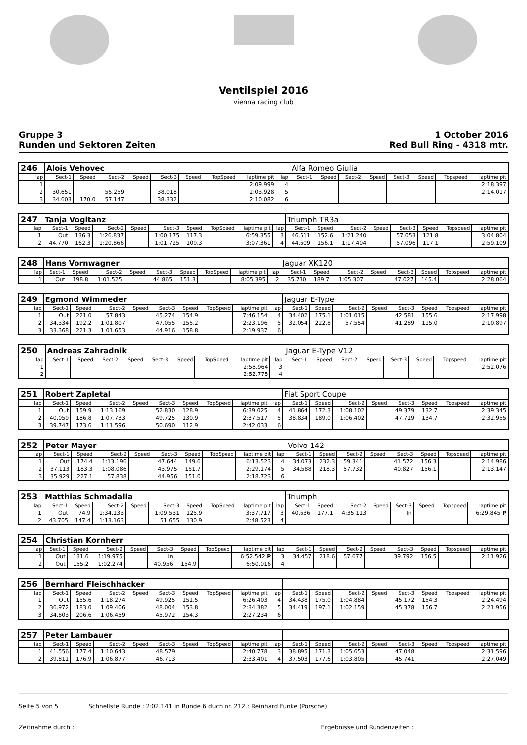Ventilspiel 2016
vienna racing club
Gruppe 3
Runden und Sektoren Zeiten
1 October 2016
Red Bull Ring - 4318 mtr.
| 246 | Alois Vehovec | | | | | | | | | Alfa Romeo Giulia | | | | | | | |
| lap | Sect-1 | Speed | Sect-2 | Speed | Sect-3 | Speed | TopSpeed | laptime pit | lap | Sect-1 | Speed | Sect-2 | Speed | Sect-3 | Speed | Topspeed | laptime pit |
| 1 | | | | | | | | 2:09.999 | 4 | | | | | | | | 2:18.397 |
| 2 | 30.651 | | 55.259 | | 38.018 | | | 2:03.928 | 5 | | | | | | | | 2:14.017 |
| 3 | 34.603 | 170.0 | 57.147 | | 38.332 | | | 2:10.082 | 6 | | | | | | | | |
| 247 | Tanja Vogltanz | | | | | | | | | Triumph TR3a | | | | | | | |
| lap | Sect-1 | Speed | Sect-2 | Speed | Sect-3 | Speed | TopSpeed | laptime pit | lap | Sect-1 | Speed | Sect-2 | Speed | Sect-3 | Speed | Topspeed | laptime pit |
| 1 | Out | 136.3 | 1:26.837 | | 1:00.175 | 117.3 | | 6:59.355 | 3 | 46.511 | 152.6 | 1:21.240 | | 57.053 | 121.8 | | 3:04.804 |
| 2 | 44.770 | 162.3 | 1:20.866 | | 1:01.725 | 109.3 | | 3:07.361 | 4 | 44.609 | 156.1 | 1:17.404 | | 57.096 | 117.1 | | 2:59.109 |
| 248 | Hans Vornwagner | | | | | | | | | Jaguar XK120 | | | | | | | |
| lap | Sect-1 | Speed | Sect-2 | Speed | Sect-3 | Speed | TopSpeed | laptime pit | lap | Sect-1 | Speed | Sect-2 | Speed | Sect-3 | Speed | Topspeed | laptime pit |
| 1 | Out | 198.8 | 1:01.525 | | 44.865 | 151.3 | | 8:05.395 | 2 | 35.730 | 189.7 | 1:05.307 | | 47.027 | 145.4 | | 2:28.064 |
| 249 | Egmond Wimmeder | | | | | | | | | Jaguar E-Type | | | | | | | |
| lap | Sect-1 | Speed | Sect-2 | Speed | Sect-3 | Speed | TopSpeed | laptime pit | lap | Sect-1 | Speed | Sect-2 | Speed | Sect-3 | Speed | Topspeed | laptime pit |
| 1 | Out | 221.0 | 57.843 | | 45.274 | 154.9 | | 7:46.154 | 4 | 34.402 | 175.1 | 1:01.015 | | 42.581 | 155.6 | | 2:17.998 |
| 2 | 34.334 | 192.2 | 1:01.807 | | 47.055 | 155.2 | | 2:23.196 | 5 | 32.054 | 222.8 | 57.554 | | 41.289 | 115.0 | | 2:10.897 |
| 3 | 33.368 | 221.3 | 1:01.653 | | 44.916 | 158.8 | | 2:19.937 | 6 | | | | | | | | |
| 250 | Andreas Zahradnik | | | | | | | | | Jaguar E-Type V12 | | | | | | | |
| lap | Sect-1 | Speed | Sect-2 | Speed | Sect-3 | Speed | TopSpeed | laptime pit | lap | Sect-1 | Speed | Sect-2 | Speed | Sect-3 | Speed | Topspeed | laptime pit |
| 1 | | | | | | | | 2:58.964 | 3 | | | | | | | | 2:52.076 |
| 2 | | | | | | | | 2:52.775 | 4 | | | | | | | | |
| 251 | Robert Zapletal | | | | | | | | | Fiat Sport Coupe | | | | | | | |
| lap | Sect-1 | Speed | Sect-2 | Speed | Sect-3 | Speed | TopSpeed | laptime pit | lap | Sect-1 | Speed | Sect-2 | Speed | Sect-3 | Speed | Topspeed | laptime pit |
| 1 | Out | 159.9 | 1:13.169 | | 52.830 | 128.9 | | 6:39.025 | 4 | 41.864 | 172.3 | 1:08.102 | | 49.379 | 132.7 | | 2:39.345 |
| 2 | 40.059 | 186.8 | 1:07.733 | | 49.725 | 130.9 | | 2:37.517 | 5 | 38.834 | 189.0 | 1:06.402 | | 47.719 | 134.7 | | 2:32.955 |
| 3 | 39.747 | 173.6 | 1:11.596 | | 50.690 | 112.9 | | 2:42.033 | 6 | | | | | | | | |
| 252 | Peter Mayer | | | | | | | | | Volvo 142 | | | | | | | |
| lap | Sect-1 | Speed | Sect-2 | Speed | Sect-3 | Speed | TopSpeed | laptime pit | lap | Sect-1 | Speed | Sect-2 | Speed | Sect-3 | Speed | Topspeed | laptime pit |
| 1 | Out | 174.4 | 1:13.196 | | 47.644 | 149.6 | | 6:13.523 | 4 | 34.073 | 232.3 | 59.341 | | 41.572 | 156.3 | | 2:14.986 |
| 2 | 37.113 | 183.3 | 1:08.086 | | 43.975 | 151.7 | | 2:29.174 | 5 | 34.588 | 218.3 | 57.732 | | 40.827 | 156.1 | | 2:13.147 |
| 3 | 35.929 | 227.1 | 57.838 | | 44.956 | 151.0 | | 2:18.723 | 6 | | | | | | | | |
| 253 | Matthias Schmadalla | | | | | | | | | Triumph | | | | | | | |
| lap | Sect-1 | Speed | Sect-2 | Speed | Sect-3 | Speed | TopSpeed | laptime pit | lap | Sect-1 | Speed | Sect-2 | Speed | Sect-3 | Speed | Topspeed | laptime pit |
| 1 | Out | 74.9 | 1:34.133 | | 1:09.531 | 125.9 | | 3:37.717 | 3 | 40.636 | 177.1 | 4:35.113 | | In | | | 6:29.845 P |
| 2 | 43.705 | 147.4 | 1:13.163 | | 51.655 | 130.9 | | 2:48.523 | 4 | | | | | | | | |
| 254 | Christian Kornherr | | | | | | | | | | | | | | | | |
| lap | Sect-1 | Speed | Sect-2 | Speed | Sect-3 | Speed | TopSpeed | laptime pit | lap | Sect-1 | Speed | Sect-2 | Speed | Sect-3 | Speed | Topspeed | laptime pit |
| 1 | Out | 131.6 | 1:19.975 | | In | | | 6:52.542 P | 3 | 34.457 | 218.6 | 57.677 | | 39.792 | 156.5 | | 2:11.926 |
| 2 | Out | 155.2 | 1:02.274 | | 40.956 | 154.9 | | 6:50.016 | 4 | | | | | | | | |
| 256 | Bernhard Fleischhacker | | | | | | | | | | | | | | | | |
| lap | Sect-1 | Speed | Sect-2 | Speed | Sect-3 | Speed | TopSpeed | laptime pit | lap | Sect-1 | Speed | Sect-2 | Speed | Sect-3 | Speed | Topspeed | laptime pit |
| 1 | Out | 155.6 | 1:18.274 | | 49.925 | 151.5 | | 6:26.403 | 4 | 34.438 | 175.0 | 1:04.884 | | 45.172 | 154.3 | | 2:24.494 |
| 2 | 36.972 | 183.0 | 1:09.406 | | 48.004 | 153.8 | | 2:34.382 | 5 | 34.419 | 197.1 | 1:02.159 | | 45.378 | 156.7 | | 2:21.956 |
| 3 | 34.803 | 206.6 | 1:06.459 | | 45.972 | 154.3 | | 2:27.234 | 6 | | | | | | | | |
| 257 | Peter Lambauer | | | | | | | | | | | | | | | | |
| lap | Sect-1 | Speed | Sect-2 | Speed | Sect-3 | Speed | TopSpeed | laptime pit | lap | Sect-1 | Speed | Sect-2 | Speed | Sect-3 | Speed | Topspeed | laptime pit |
| 1 | 41.556 | 177.4 | 1:10.643 | | 48.579 | | | 2:40.778 | 3 | 38.895 | 171.3 | 1:05.653 | | 47.048 | | | 2:31.596 |
| 2 | 39.811 | 176.9 | 1:06.877 | | 46.713 | | | 2:33.401 | 4 | 37.503 | 177.6 | 1:03.805 | | 45.741 | | | 2:27.049 |
Seite 5 von 5 Schnellste Runde : 2:02.141 in Runde 6 duch nr. 212 : Reinhard Funke (Porsche)
Zeitnahme durch : Ergebnisse und Rundenzeiten :